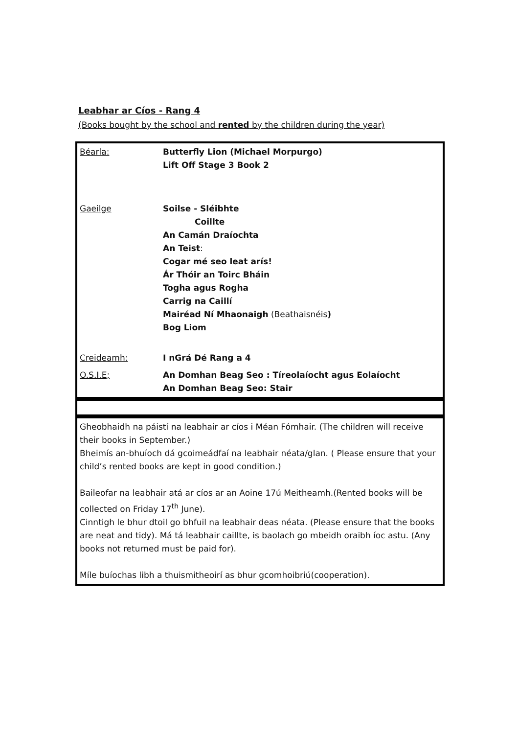Leabhar ar Cíos - Rang 4
(Books bought by the school and rented by the children during the year)
| Béarla: | Butterfly Lion (Michael Morpurgo) Lift Off Stage 3 Book 2 |
| Gaeilge | Soilse - Sléibhte Coillte An Camán Draíochta An Teist : Cogar mé seo leat arís! Ár Thóir an Toirc Bháin Togha agus Rogha Carrig na Caillí Mairéad Ní Mhaonaigh (Beathaisnéis ) Bog Liom |
| Creideamh: | I nGrá Dé Rang a 4 |
| O.S.I.E; | An Domhan Beag Seo : Tíreolaíocht agus Eolaíocht An Domhan Beag Seo: Stair |
| Gheobhaidh na páistí na leabhair ar cíos i Méan Fómhair. (The children will receive their books in September.) Bheimís an-bhuíoch dá gcoimeádfaí na leabhair néata/glan. ( Please ensure that your child’s rented books are kept in good condition.) Baileofar na leabhair atá ar cíos ar an Aoine 17ú Meitheamh.(Rented books will be collected on Friday 17<sup>th</sup> June). Cinntigh le bhur dtoil go bhfuil na leabhair deas néata. (Please ensure that the books are neat and tidy). Má tá leabhair caillte, is baolach go mbeidh oraibh íoc astu. (Any books not returned must be paid for). Míle buíochas libh a thuismitheoirí as bhur gcomhoibriú(cooperation). |